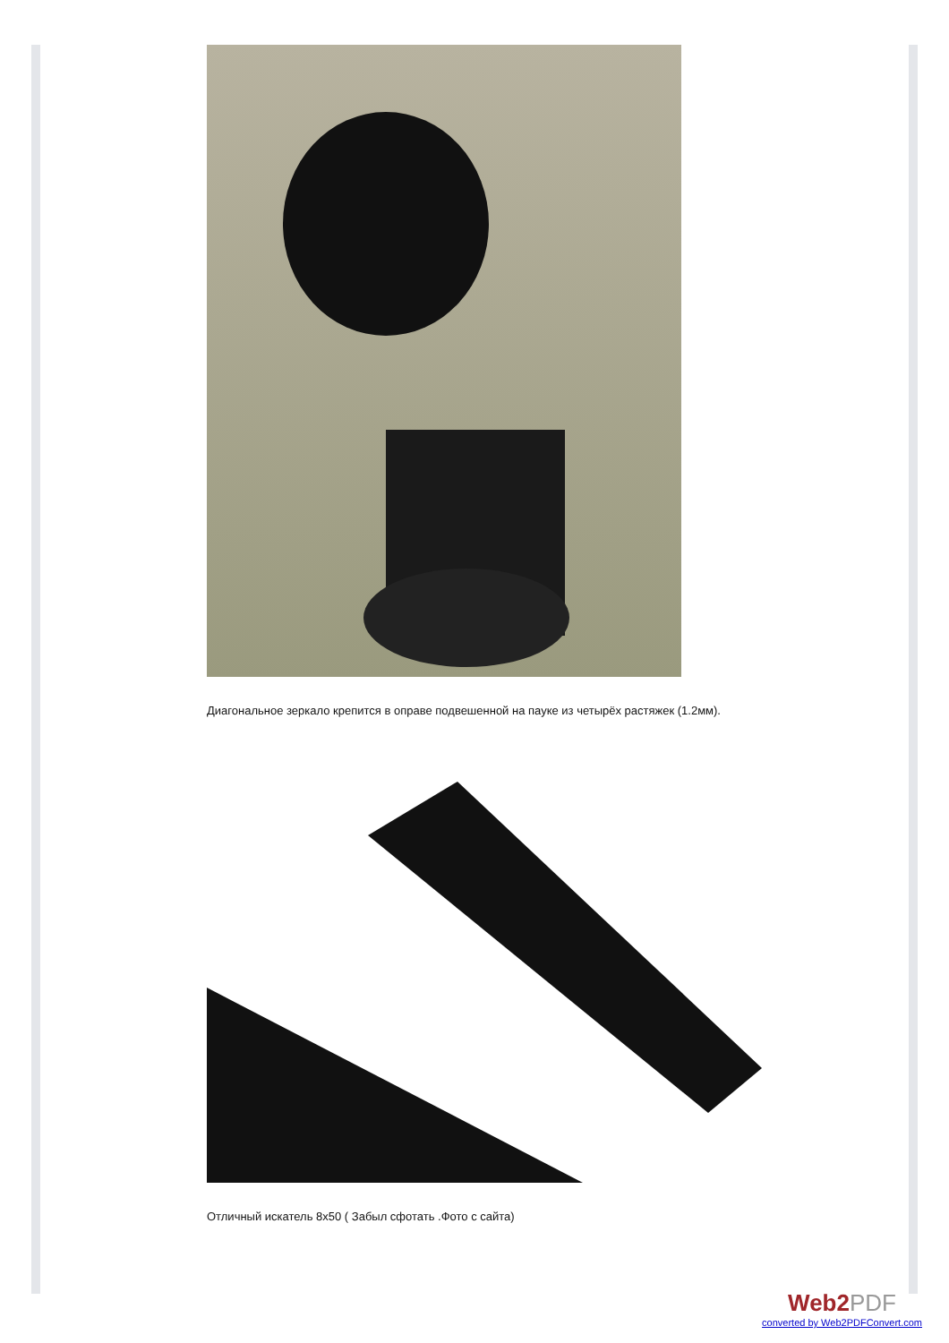Диагональное зеркало крепится в оправе подвешенной на пауке из четырёх растяжек (1.2мм).
Отличный искатель 8x50 ( Забыл сфотать .Фото с сайта)
Web2PDF
converted by Web2PDFConvert.com